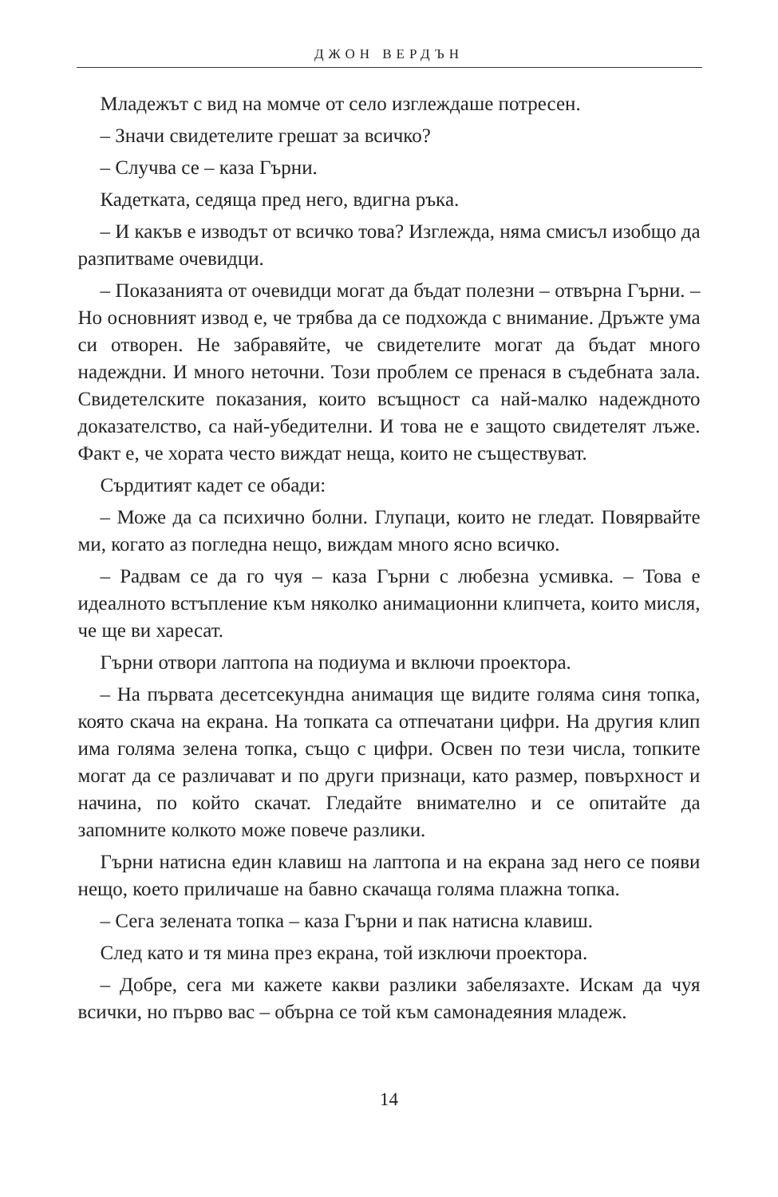ДЖОН ВЕРДЪН
Младежът с вид на момче от село изглеждаше потресен.
– Значи свидетелите грешат за всичко?
– Случва се – каза Гърни.
Кадетката, седяща пред него, вдигна ръка.
– И какъв е изводът от всичко това? Изглежда, няма смисъл изобщо да разпитваме очевидци.
– Показанията от очевидци могат да бъдат полезни – отвърна Гърни. – Но основният извод е, че трябва да се подхожда с внимание. Дръжте ума си отворен. Не забравяйте, че свидетелите могат да бъдат много надеждни. И много неточни. Този проблем се пренася в съдебната зала. Свидетелските показания, които всъщност са най-малко надеждното доказателство, са най-убедителни. И това не е защото свидетелят лъже. Факт е, че хората често виждат неща, които не съществуват.
Сърдитият кадет се обади:
– Може да са психично болни. Глупаци, които не гледат. Повярвайте ми, когато аз погледна нещо, виждам много ясно всичко.
– Радвам се да го чуя – каза Гърни с любезна усмивка. – Това е идеалното встъпление към няколко анимационни клипчета, които мисля, че ще ви харесат.
Гърни отвори лаптопа на подиума и включи проектора.
– На първата десетсекундна анимация ще видите голяма синя топка, която скача на екрана. На топката са отпечатани цифри. На другия клип има голяма зелена топка, също с цифри. Освен по тези числа, топките могат да се различават и по други признаци, като размер, повърхност и начина, по който скачат. Гледайте внимателно и се опитайте да запомните колкото може повече разлики.
Гърни натисна един клавиш на лаптопа и на екрана зад него се появи нещо, което приличаше на бавно скачаща голяма плажна топка.
– Сега зелената топка – каза Гърни и пак натисна клавиш.
След като и тя мина през екрана, той изключи проектора.
– Добре, сега ми кажете какви разлики забелязахте. Искам да чуя всички, но първо вас – обърна се той към самонадеяния младеж.
14